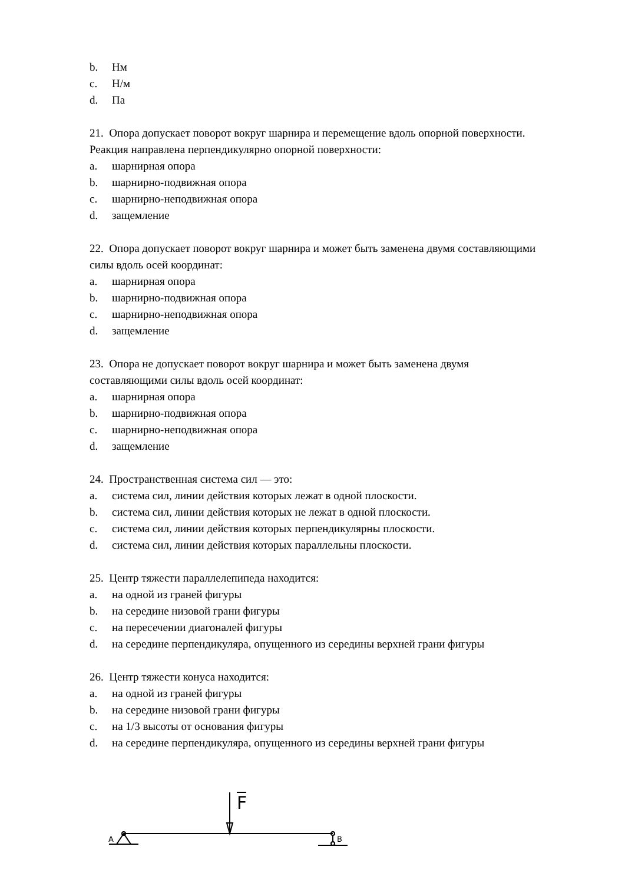b. Нм
c. Н/м
d. Па
21. Опора допускает поворот вокруг шарнира и перемещение вдоль опорной поверхности. Реакция направлена перпендикулярно опорной поверхности:
a. шарнирная опора
b. шарнирно-подвижная опора
c. шарнирно-неподвижная опора
d. защемление
22. Опора допускает поворот вокруг шарнира и может быть заменена двумя составляющими силы вдоль осей координат:
a. шарнирная опора
b. шарнирно-подвижная опора
c. шарнирно-неподвижная опора
d. защемление
23. Опора не допускает поворот вокруг шарнира и может быть заменена двумя составляющими силы вдоль осей координат:
a. шарнирная опора
b. шарнирно-подвижная опора
c. шарнирно-неподвижная опора
d. защемление
24. Пространственная система сил — это:
a. система сил, линии действия которых лежат в одной плоскости.
b. система сил, линии действия которых не лежат в одной плоскости.
c. система сил, линии действия которых перпендикулярны плоскости.
d. система сил, линии действия которых параллельны плоскости.
25. Центр тяжести параллелепипеда находится:
a. на одной из граней фигуры
b. на середине низовой грани фигуры
c. на пересечении диагоналей фигуры
d. на середине перпендикуляра, опущенного из середины верхней грани фигуры
26. Центр тяжести конуса находится:
a. на одной из граней фигуры
b. на середине низовой грани фигуры
c. на 1/3 высоты от основания фигуры
d. на середине перпендикуляра, опущенного из середины верхней грани фигуры
F
A
B